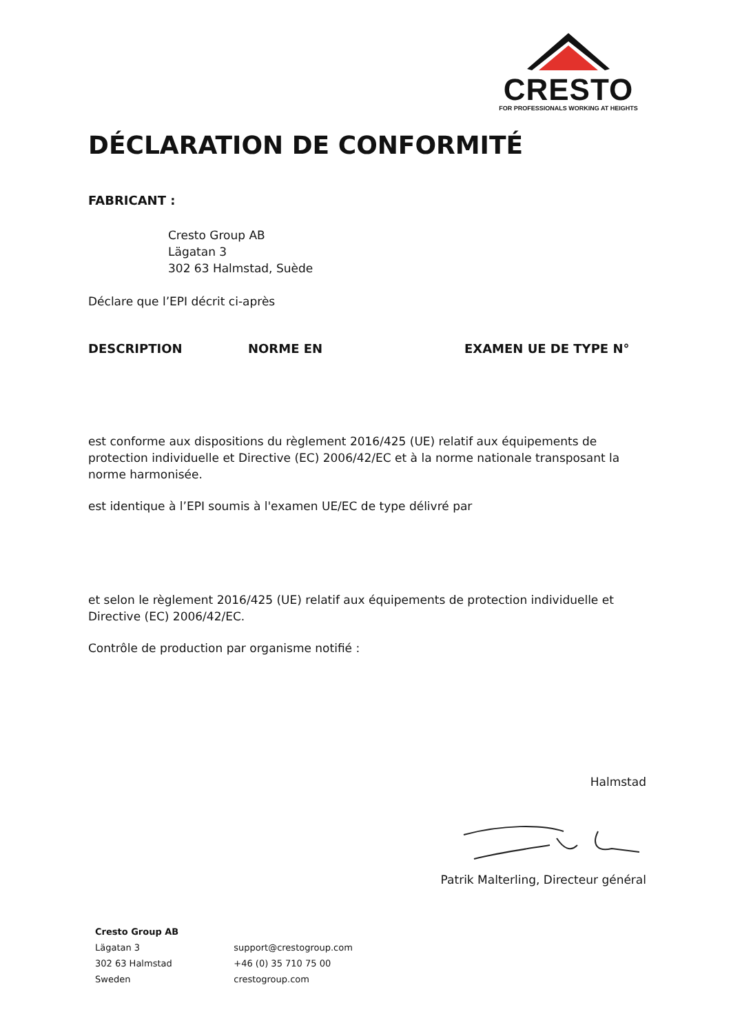CRESTO
FOR PROFESSIONALS WORKING AT HEIGHTS
DÉCLARATION DE CONFORMITÉ
FABRICANT :
Cresto Group AB
Lägatan 3
302 63 Halmstad, Suède
Déclare que l’EPI décrit ci-après
DESCRIPTION NORME EN EXAMEN UE DE TYPE N°
est conforme aux dispositions du règlement 2016/425 (UE) relatif aux équipements de protection individuelle et Directive (EC) 2006/42/EC et à la norme nationale transposant la norme harmonisée.
est identique à l’EPI soumis à l'examen UE/EC de type délivré par
et selon le règlement 2016/425 (UE) relatif aux équipements de protection individuelle et Directive (EC) 2006/42/EC.
Contrôle de production par organisme notifié :
Halmstad
Patrik Malterling, Directeur général
Cresto Group AB
Lägatan 3
302 63 Halmstad
Sweden
support@crestogroup.com
+46 (0) 35 710 75 00
crestogroup.com